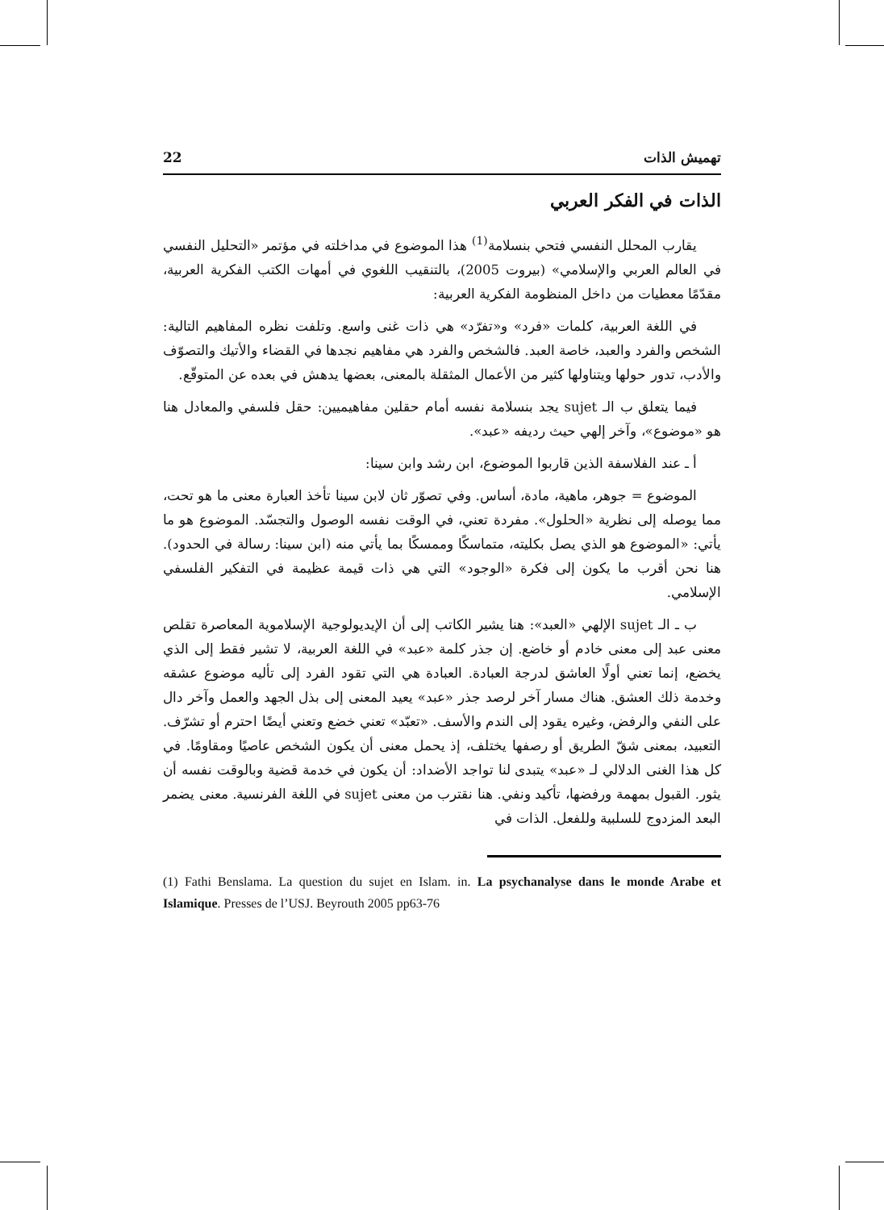تهميش الذات 22
الذات في الفكر العربي
يقارب المحلل النفسي فتحي بنسلامة<sup>(1)</sup> هذا الموضوع في مداخلته في مؤتمر «التحليل النفسي في العالم العربي والإسلامي» (بيروت 2005)، بالتنقيب اللغوي في أمهات الكتب الفكرية العربية، مقدّمًا معطيات من داخل المنظومة الفكرية العربية:
في اللغة العربية، كلمات «فرد» و«تفرّد» هي ذات غنى واسع. وتلفت نظره المفاهيم التالية: الشخص والفرد والعبد، خاصة العبد. فالشخص والفرد هي مفاهيم نجدها في القضاء والأتيك والتصوّف والأدب، تدور حولها ويتناولها كثير من الأعمال المثقلة بالمعنى، بعضها يدهش في بعده عن المتوقّع.
فيما يتعلق ب الـ sujet يجد بنسلامة نفسه أمام حقلين مفاهيميين: حقل فلسفي والمعادل هنا هو «موضوع»، وآخر إلهي حيث رديفه «عبد».
أ ـ عند الفلاسفة الذين قاربوا الموضوع، ابن رشد وابن سينا:
الموضوع = جوهر، ماهية، مادة، أساس. وفي تصوّر ثان لابن سينا تأخذ العبارة معنى ما هو تحت، مما يوصله إلى نظرية «الحلول». مفردة تعني، في الوقت نفسه الوصول والتجسّد. الموضوع هو ما يأتي: «الموضوع هو الذي يصل بكليته، متماسكًا وممسكًا بما يأتي منه (ابن سينا: رسالة في الحدود). هنا نحن أقرب ما يكون إلى فكرة «الوجود» التي هي ذات قيمة عظيمة في التفكير الفلسفي الإسلامي.
ب ـ الـ sujet الإلهي «العبد»: هنا يشير الكاتب إلى أن الإيديولوجية الإسلاموية المعاصرة تقلص معنى عبد إلى معنى خادم أو خاضع. إن جذر كلمة «عبد» في اللغة العربية، لا تشير فقط إلى الذي يخضع، إنما تعني أولًا العاشق لدرجة العبادة. العبادة هي التي تقود الفرد إلى تأليه موضوع عشقه وخدمة ذلك العشق. هناك مسار آخر لرصد جذر «عبد» يعيد المعنى إلى بذل الجهد والعمل وآخر دال على النفي والرفض، وغيره يقود إلى الندم والأسف. «تعبّد» تعني خضع وتعني أيضًا احترم أو تشرّف. التعبيد، بمعنى شقّ الطريق أو رصفها يختلف، إذ يحمل معنى أن يكون الشخص عاصيًا ومقاومًا. في كل هذا الغنى الدلالي لـ «عبد» يتبدى لنا تواجد الأضداد: أن يكون في خدمة قضية وبالوقت نفسه أن يثور. القبول بمهمة ورفضها، تأكيد ونفي. هنا نقترب من معنى sujet في اللغة الفرنسية. معنى يضمر البعد المزدوج للسلبية وللفعل. الذات في
(1) Fathi Benslama. La question du sujet en Islam. in. La psychanalyse dans le monde Arabe et Islamique. Presses de l’USJ. Beyrouth 2005 pp63-76